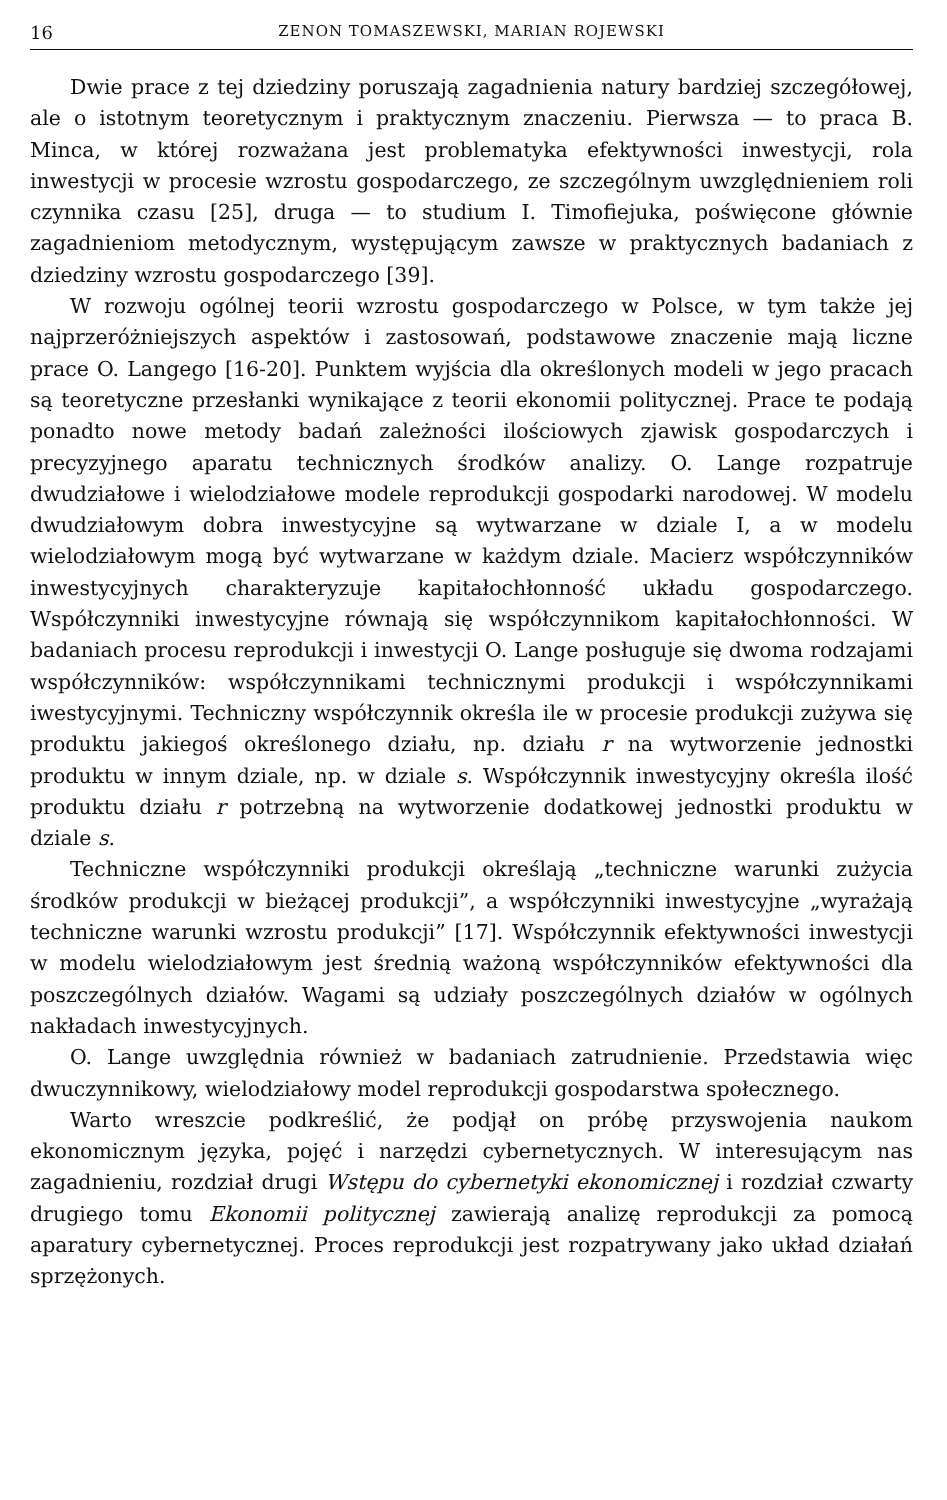16 ZENON TOMASZEWSKI, MARIAN ROJEWSKI
Dwie prace z tej dziedziny poruszają zagadnienia natury bardziej szczegółowej, ale o istotnym teoretycznym i praktycznym znaczeniu. Pierwsza — to praca B. Minca, w której rozważana jest problematyka efektywności inwestycji, rola inwestycji w procesie wzrostu gospodarczego, ze szczególnym uwzględnieniem roli czynnika czasu [25], druga — to studium I. Timofiejuka, poświęcone głównie zagadnieniom metodycznym, występującym zawsze w praktycznych badaniach z dziedziny wzrostu gospodarczego [39].
W rozwoju ogólnej teorii wzrostu gospodarczego w Polsce, w tym także jej najprzeróżniejszych aspektów i zastosowań, podstawowe znaczenie mają liczne prace O. Langego [16-20]. Punktem wyjścia dla określonych modeli w jego pracach są teoretyczne przesłanki wynikające z teorii ekonomii politycznej. Prace te podają ponadto nowe metody badań zależności ilościowych zjawisk gospodarczych i precyzyjnego aparatu technicznych środków analizy. O. Lange rozpatruje dwudziałowe i wielodziałowe modele reprodukcji gospodarki narodowej. W modelu dwudziałowym dobra inwestycyjne są wytwarzane w dziale I, a w modelu wielodziałowym mogą być wytwarzane w każdym dziale. Macierz współczynników inwestycyjnych charakteryzuje kapitałochłonność układu gospodarczego. Współczynniki inwestycyjne równają się współczynnikom kapitałochłonności. W badaniach procesu reprodukcji i inwestycji O. Lange posługuje się dwoma rodzajami współczynników: współczynnikami technicznymi produkcji i współczynnikami iwestycyjnymi. Techniczny współczynnik określa ile w procesie produkcji zużywa się produktu jakiegoś określonego działu, np. działu r na wytworzenie jednostki produktu w innym dziale, np. w dziale s. Współczynnik inwestycyjny określa ilość produktu działu r potrzebną na wytworzenie dodatkowej jednostki produktu w dziale s.
Techniczne współczynniki produkcji określają „techniczne warunki zużycia środków produkcji w bieżącej produkcji”, a współczynniki inwestycyjne „wyrażają techniczne warunki wzrostu produkcji” [17]. Współczynnik efektywności inwestycji w modelu wielodziałowym jest średnią ważoną współczynników efektywności dla poszczególnych działów. Wagami są udziały poszczególnych działów w ogólnych nakładach inwestycyjnych.
O. Lange uwzględnia również w badaniach zatrudnienie. Przedstawia więc dwuczynnikowy, wielodziałowy model reprodukcji gospodarstwa społecznego.
Warto wreszcie podkreślić, że podjął on próbę przyswojenia naukom ekonomicznym języka, pojęć i narzędzi cybernetycznych. W interesującym nas zagadnieniu, rozdział drugi Wstępu do cybernetyki ekonomicznej i rozdział czwarty drugiego tomu Ekonomii politycznej zawierają analizę reprodukcji za pomocą aparatury cybernetycznej. Proces reprodukcji jest rozpatrywany jako układ działań sprzężonych.